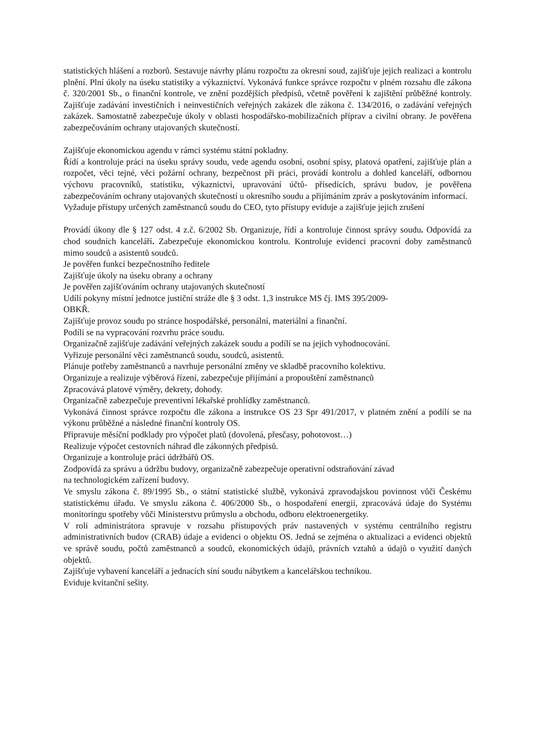statistických hlášení a rozborů. Sestavuje návrhy plánu rozpočtu za okresní soud, zajišťuje jejich realizaci a kontrolu plnění. Plní úkoly na úseku statistiky a výkaznictví. Vykonává funkce správce rozpočtu v plném rozsahu dle zákona č. 320/2001 Sb., o finanční kontrole, ve znění pozdějších předpisů, včetně pověření k zajištění průběžné kontroly. Zajišťuje zadávání investičních i neinvestičních veřejných zakázek dle zákona č. 134/2016, o zadávání veřejných zakázek. Samostatně zabezpečuje úkoly v oblasti hospodářsko-mobilizačních příprav a civilní obrany. Je pověřena zabezpečováním ochrany utajovaných skutečností.
Zajišťuje ekonomickou agendu v rámci systému státní pokladny.
Řídí a kontroluje práci na úseku správy soudu, vede agendu osobní, osobní spisy, platová opatření, zajišťuje plán a rozpočet, věci tejné, věci požární ochrany, bezpečnost při práci, provádí kontrolu a dohled kanceláří, odbornou výchovu pracovníků, statistiku, výkaznictví, upravování účtů- přísedících, správu budov, je pověřena zabezpečováním ochrany utajovaných skutečností u okresního soudu a přijímáním zpráv a poskytováním informací.
Vyžaduje přístupy určených zaměstnanců soudu do CEO, tyto přístupy eviduje a zajišťuje jejich zrušení
Provádí úkony dle § 127 odst. 4 z.č. 6/2002 Sb. Organizuje, řídí a kontroluje činnost správy soudu. Odpovídá za chod soudních kanceláří. Zabezpečuje ekonomickou kontrolu. Kontroluje evidenci pracovní doby zaměstnanců mimo soudců a asistentů soudců.
Je pověřen funkcí bezpečnostního ředitele
Zajišťuje úkoly na úseku obrany a ochrany
Je pověřen zajišťováním ochrany utajovaných skutečností
Udílí pokyny místní jednotce justiční stráže dle § 3 odst. 1,3 instrukce MS čj. IMS 395/2009-
OBKŘ.
Zajišťuje provoz soudu po stránce hospodářské, personální, materiální a finanční.
Podílí se na vypracování rozvrhu práce soudu.
Organizačně zajišťuje zadávání veřejných zakázek soudu a podílí se na jejich vyhodnocování.
Vyřizuje personální věci zaměstnanců soudu, soudců, asistentů.
Plánuje potřeby zaměstnanců a navrhuje personální změny ve skladbě pracovního kolektivu.
Organizuje a realizuje výběrová řízení, zabezpečuje přijímání a propouštění zaměstnanců
Zpracovává platové výměry, dekrety, dohody.
Organizačně zabezpečuje preventivní lékařské prohlídky zaměstnanců.
Vykonává činnost správce rozpočtu dle zákona a instrukce OS 23 Spr 491/2017, v platném znění a podílí se na výkonu průběžné a následné finanční kontroly OS.
Připravuje měsíční podklady pro výpočet platů (dovolená, přesčasy, pohotovost…)
Realizuje výpočet cestovních náhrad dle zákonných předpisů.
Organizuje a kontroluje práci údržbářů OS.
Zodpovídá za správu a údržbu budovy, organizačně zabezpečuje operativní odstraňování závad
na technologickém zařízení budovy.
Ve smyslu zákona č. 89/1995 Sb., o státní statistické službě, vykonává zpravodajskou povinnost vůči Českému statistickému úřadu. Ve smyslu zákona č. 406/2000 Sb., o hospodaření energií, zpracovává údaje do Systému monitoringu spotřeby vůči Ministerstvu průmyslu a obchodu, odboru elektroenergetiky.
V roli administrátora spravuje v rozsahu přístupových práv nastavených v systému centrálního registru administrativních budov (CRAB) údaje a evidenci o objektu OS. Jedná se zejména o aktualizaci a evidenci objektů ve správě soudu, počtů zaměstnanců a soudců, ekonomických údajů, právních vztahů a údajů o využití daných objektů.
Zajišťuje vybavení kanceláří a jednacích síní soudu nábytkem a kancelářskou technikou.
Eviduje kvitanční sešity.